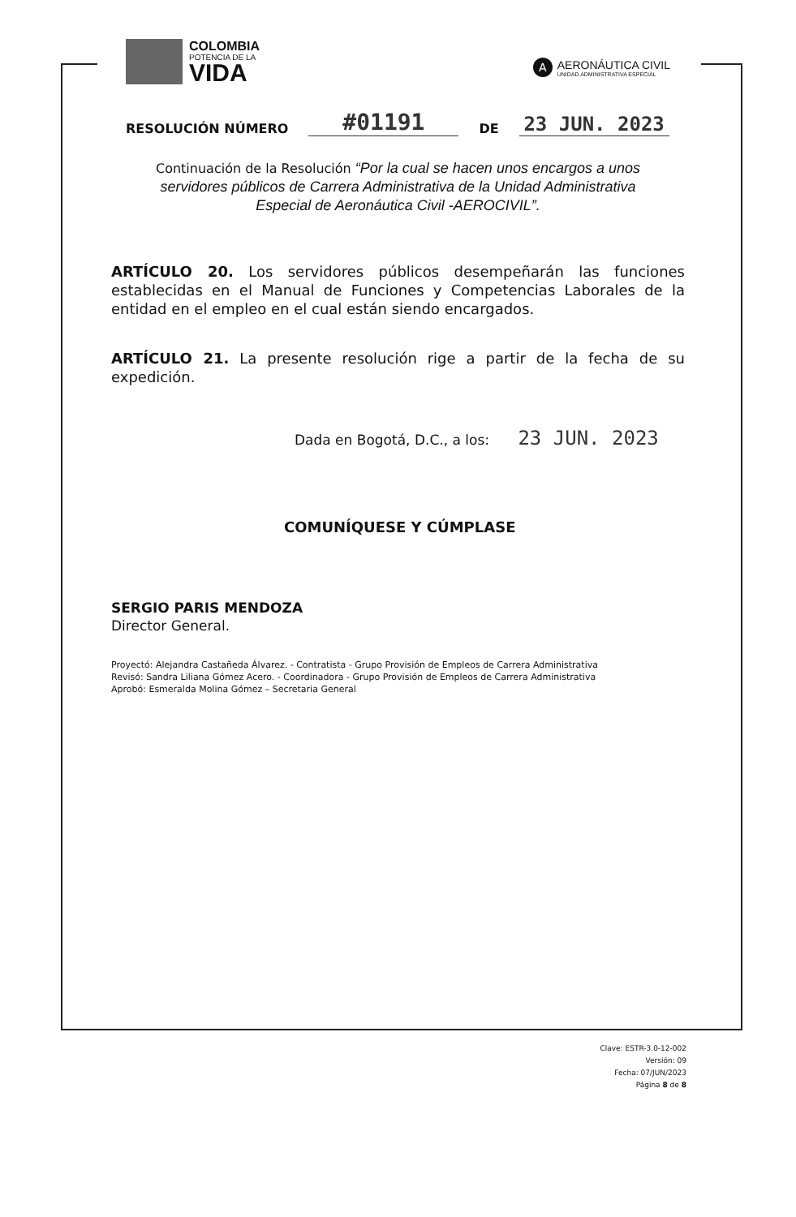COLOMBIA
POTENCIA DE LA
VIDA
A
AERONÁUTICA CIVIL
UNIDAD ADMINISTRATIVA ESPECIAL
RESOLUCIÓN NÚMERO
#01191
DE
23 JUN. 2023
Continuación de la Resolución “Por la cual se hacen unos encargos a unos servidores públicos de Carrera Administrativa de la Unidad Administrativa Especial de Aeronáutica Civil -AEROCIVIL”.
ARTÍCULO 20. Los servidores públicos desempeñarán las funciones establecidas en el Manual de Funciones y Competencias Laborales de la entidad en el empleo en el cual están siendo encargados.
ARTÍCULO 21. La presente resolución rige a partir de la fecha de su expedición.
Dada en Bogotá, D.C., a los: 23 JUN. 2023
COMUNÍQUESE Y CÚMPLASE
SERGIO PARIS MENDOZA
Director General.
Proyectó: Alejandra Castañeda Álvarez. - Contratista - Grupo Provisión de Empleos de Carrera Administrativa
Revisó: Sandra Liliana Gómez Acero. - Coordinadora - Grupo Provisión de Empleos de Carrera Administrativa
Aprobó: Esmeralda Molina Gómez – Secretaria General
Clave: ESTR-3.0-12-002
Versión: 09
Fecha: 07/JUN/2023
Página 8 de 8